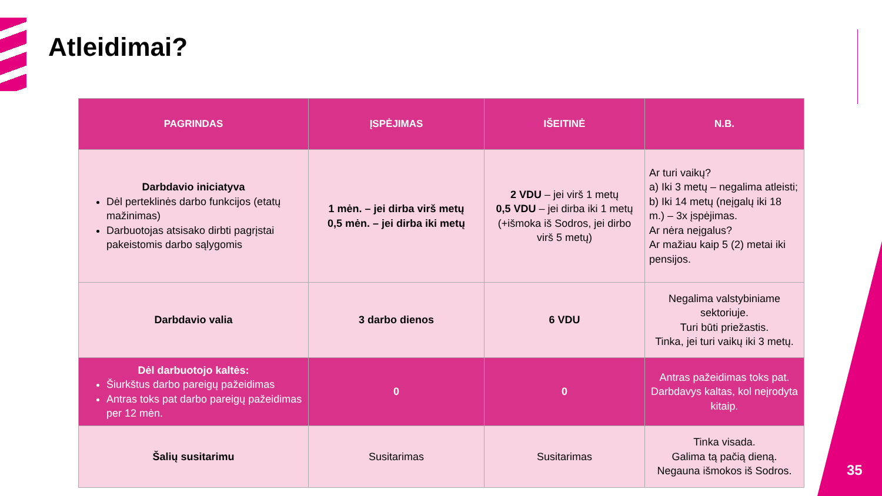Atleidimai?
| PAGRINDAS | ĮSPĖJIMAS | IŠEITINĖ | N.B. |
| --- | --- | --- | --- |
| Darbdavio iniciatyva Dėl perteklinės darbo funkcijos (etatų mažinimas) Darbuotojas atsisako dirbti pagrįstai pakeistomis darbo sąlygomis | 1 mėn. – jei dirba virš metų 0,5 mėn. – jei dirba iki metų | 2 VDU – jei virš 1 metų 0,5 VDU – jei dirba iki 1 metų (+išmoka iš Sodros, jei dirbo virš 5 metų) | Ar turi vaikų? a) Iki 3 metų – negalima atleisti; b) Iki 14 metų (neįgalų iki 18 m.) – 3x įspėjimas. Ar nėra neįgalus? Ar mažiau kaip 5 (2) metai iki pensijos. |
| Darbdavio valia | 3 darbo dienos | 6 VDU | Negalima valstybiniame sektoriuje. Turi būti priežastis. Tinka, jei turi vaikų iki 3 metų. |
| Dėl darbuotojo kaltės: Šiurkštus darbo pareigų pažeidimas Antras toks pat darbo pareigų pažeidimas per 12 mėn. | 0 | 0 | Antras pažeidimas toks pat. Darbdavys kaltas, kol neįrodyta kitaip. |
| Šalių susitarimu | Susitarimas | Susitarimas | Tinka visada. Galima tą pačią dieną. Negauna išmokos iš Sodros. |
35